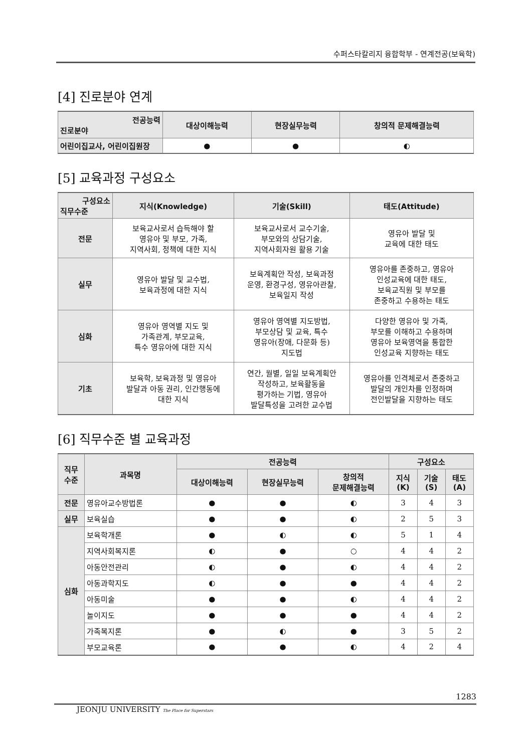수퍼스타칼리지 융합학부 - 연계전공(보육학)
[4] 진로분야 연계
| 전공능력 진로분야 | 대상이해능력 | 현장실무능력 | 창의적 문제해결능력 |
| --- | --- | --- | --- |
| 어린이집교사, 어린이집원장 | ● | ● | ◐ |
[5] 교육과정 구성요소
| 구성요소 직무수준 | 지식(Knowledge) | 기술(Skill) | 태도(Attitude) |
| --- | --- | --- | --- |
| 전문 | 보육교사로서 습득해야 할 영유아 및 부모, 가족, 지역사회, 정책에 대한 지식 | 보육교사로서 교수기술, 부모와의 상담기술, 지역사회자원 활용 기술 | 영유아 발달 및 교육에 대한 태도 |
| 실무 | 영유아 발달 및 교수법, 보육과정에 대한 지식 | 보육계획안 작성, 보육과정 운영, 환경구성, 영유아관찰, 보육일지 작성 | 영유아를 존중하고, 영유아 인성교육에 대한 태도, 보육교직원 및 부모를 존중하고 수용하는 태도 |
| 심화 | 영유아 영역별 지도 및 가족관계, 부모교육, 특수 영유아에 대한 지식 | 영유아 영역별 지도방법, 부모상담 및 교육, 특수 영유아(장애, 다문화 등) 지도법 | 다양한 영유아 및 가족, 부모를 이해하고 수용하며 영유아 보육영역을 통합한 인성교육 지향하는 태도 |
| 기초 | 보육학, 보육과정 및 영유아 발달과 아동 권리, 인간행동에 대한 지식 | 연간, 월별, 일일 보육계획안 작성하고, 보육활동을 평가하는 기법, 영유아 발달특성을 고려한 교수법 | 영유아를 인격체로서 존중하고 발달의 개인차를 인정하며 전인발달을 지향하는 태도 |
[6] 직무수준 별 교육과정
| 직무 수준 | 과목명 | 전공능력 | | | 구성요소 | | |
| --- | --- | --- | --- | --- | --- | --- | --- |
| | | 대상이해능력 | 현장실무능력 | 창의적 문제해결능력 | 지식 (K) | 기술 (S) | 태도 (A) |
| 전문 | 영유아교수방법론 | ● | ● | ◐ | 3 | 4 | 3 |
| 실무 | 보육실습 | ● | ● | ◐ | 2 | 5 | 3 |
| 심화 | 보육학개론 | ● | ◐ | ◐ | 5 | 1 | 4 |
| | 지역사회복지론 | ◐ | ● | ○ | 4 | 4 | 2 |
| | 아동안전관리 | ◐ | ● | ◐ | 4 | 4 | 2 |
| | 아동과학지도 | ◐ | ● | ● | 4 | 4 | 2 |
| | 아동미술 | ● | ● | ◐ | 4 | 4 | 2 |
| | 놀이지도 | ● | ● | ● | 4 | 4 | 2 |
| | 가족복지론 | ● | ◐ | ● | 3 | 5 | 2 |
| | 부모교육론 | ● | ● | ◐ | 4 | 2 | 4 |
1283
JEONJU UNIVERSITY The Place for Superstars